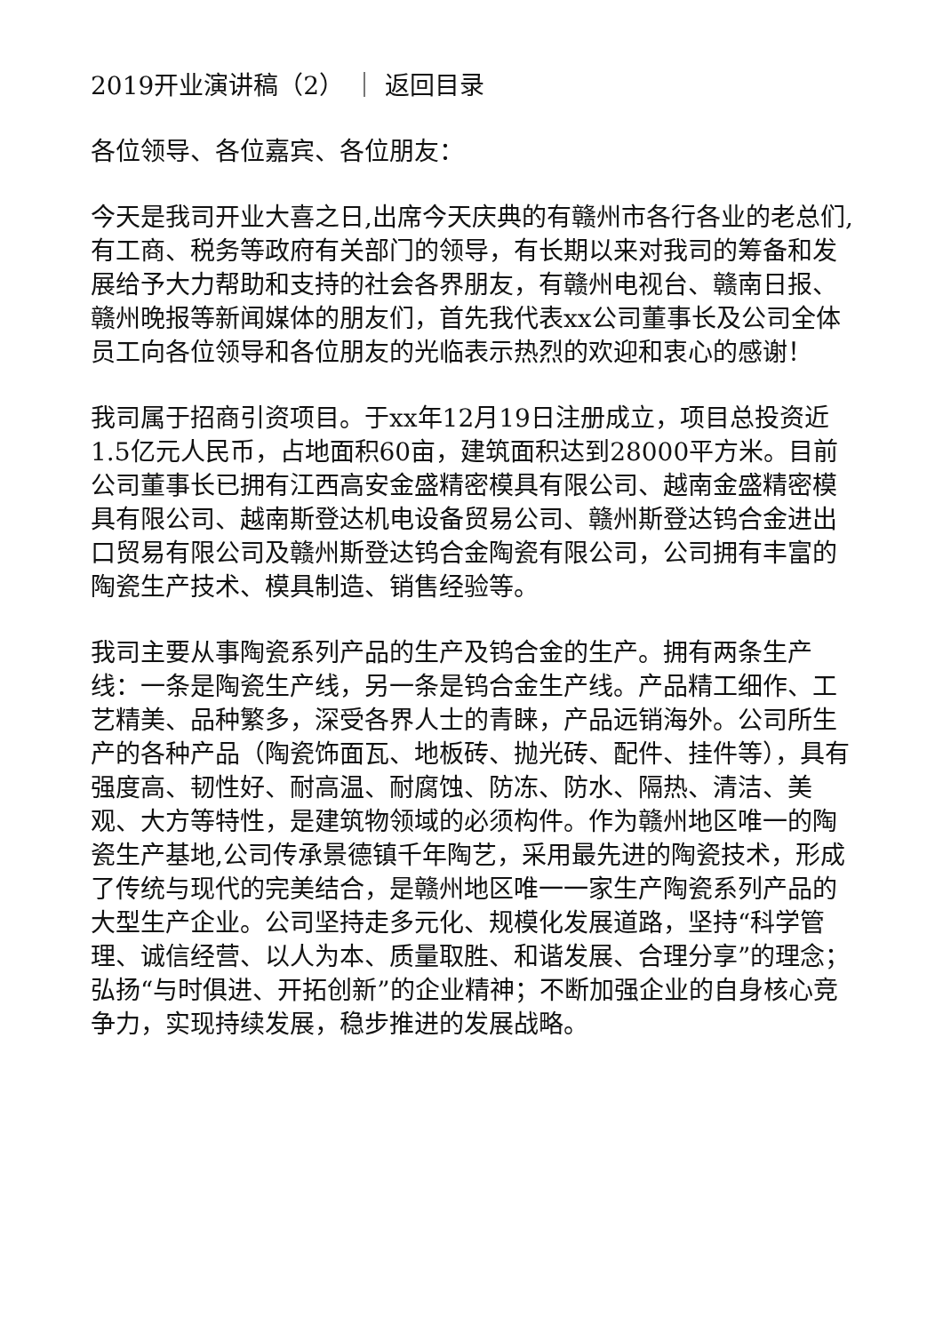2019开业演讲稿（2） ｜ 返回目录
各位领导、各位嘉宾、各位朋友：
今天是我司开业大喜之日,出席今天庆典的有赣州市各行各业的老总们,有工商、税务等政府有关部门的领导，有长期以来对我司的筹备和发展给予大力帮助和支持的社会各界朋友，有赣州电视台、赣南日报、赣州晚报等新闻媒体的朋友们，首先我代表xx公司董事长及公司全体员工向各位领导和各位朋友的光临表示热烈的欢迎和衷心的感谢！
我司属于招商引资项目。于xx年12月19日注册成立，项目总投资近1.5亿元人民币，占地面积60亩，建筑面积达到28000平方米。目前公司董事长已拥有江西高安金盛精密模具有限公司、越南金盛精密模具有限公司、越南斯登达机电设备贸易公司、赣州斯登达钨合金进出口贸易有限公司及赣州斯登达钨合金陶瓷有限公司，公司拥有丰富的陶瓷生产技术、模具制造、销售经验等。
我司主要从事陶瓷系列产品的生产及钨合金的生产。拥有两条生产线：一条是陶瓷生产线，另一条是钨合金生产线。产品精工细作、工艺精美、品种繁多，深受各界人士的青睐，产品远销海外。公司所生产的各种产品（陶瓷饰面瓦、地板砖、抛光砖、配件、挂件等），具有强度高、韧性好、耐高温、耐腐蚀、防冻、防水、隔热、清洁、美观、大方等特性，是建筑物领域的必须构件。作为赣州地区唯一的陶瓷生产基地,公司传承景德镇千年陶艺，采用最先进的陶瓷技术，形成了传统与现代的完美结合，是赣州地区唯一一家生产陶瓷系列产品的大型生产企业。公司坚持走多元化、规模化发展道路，坚持“科学管理、诚信经营、以人为本、质量取胜、和谐发展、合理分享”的理念；弘扬“与时俱进、开拓创新”的企业精神；不断加强企业的自身核心竞争力，实现持续发展，稳步推进的发展战略。